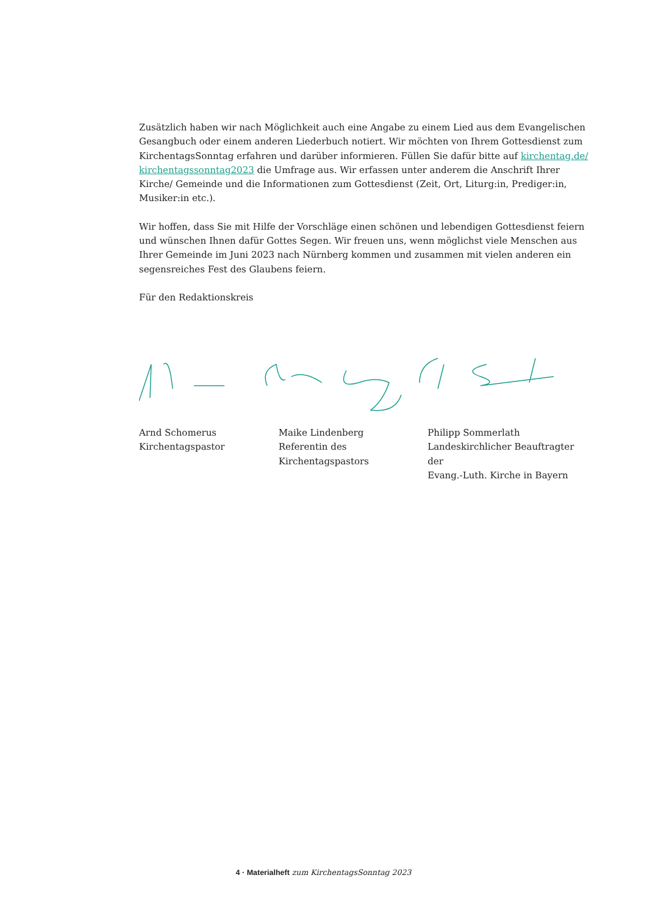Zusätzlich haben wir nach Möglichkeit auch eine Angabe zu einem Lied aus dem Evangelischen Gesangbuch oder einem anderen Liederbuch notiert. Wir möchten von Ihrem Gottesdienst zum KirchentagsSonntag erfahren und darüber informieren. Füllen Sie dafür bitte auf kirchentag.de/ kirchentagssonntag2023 die Umfrage aus. Wir erfassen unter anderem die Anschrift Ihrer Kirche/ Gemeinde und die Informationen zum Gottesdienst (Zeit, Ort, Liturg:in, Prediger:in, Musiker:in etc.).
Wir hoffen, dass Sie mit Hilfe der Vorschläge einen schönen und lebendigen Gottesdienst feiern und wünschen Ihnen dafür Gottes Segen. Wir freuen uns, wenn möglichst viele Menschen aus Ihrer Gemeinde im Juni 2023 nach Nürnberg kommen und zusammen mit vielen anderen ein segens­reiches Fest des Glaubens feiern.
Für den Redaktionskreis
Arnd Schomerus
Kirchentagspastor
Maike Lindenberg
Referentin des
Kirchentagspastors
Philipp Sommerlath
Landeskirchlicher Beauftragter der
Evang.-Luth. Kirche in Bayern
4 · Materialheft zum KirchentagsSonntag 2023